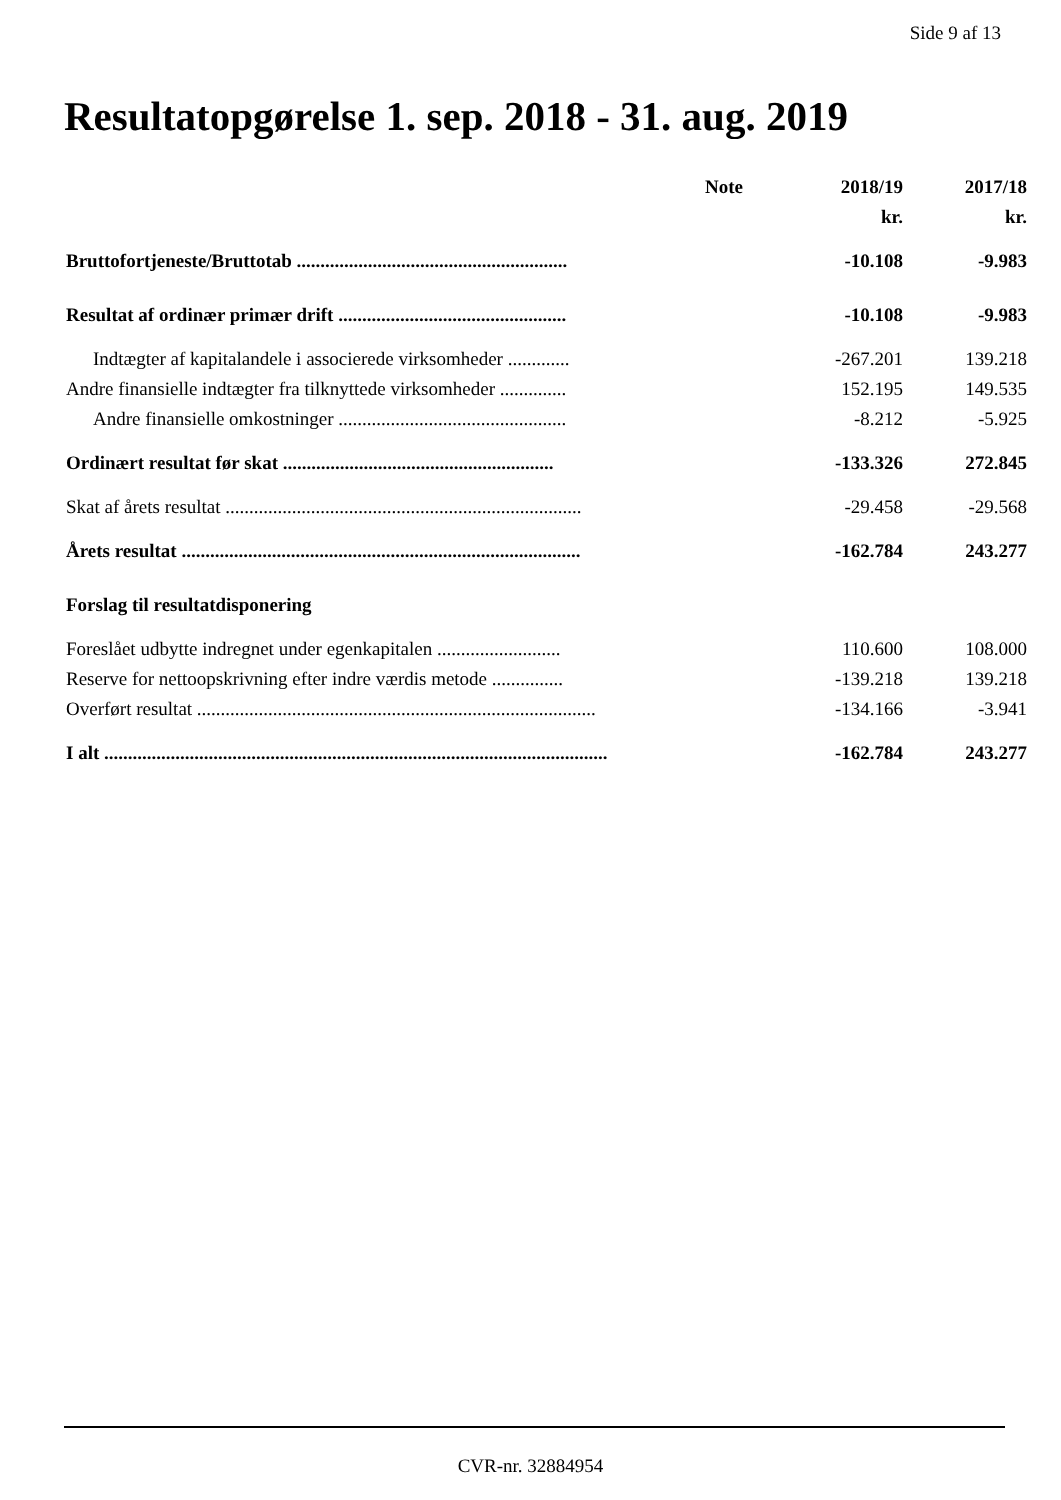Side 9 af 13
Resultatopgørelse 1. sep. 2018 - 31. aug. 2019
| | Note | 2018/19 | 2017/18 |
| --- | --- | --- | --- |
| | | kr. | kr. |
| Bruttofortjeneste/Bruttotab ......................................................... | | -10.108 | -9.983 |
| Resultat af ordinær primær drift ................................................ | | -10.108 | -9.983 |
| Indtægter af kapitalandele i associerede virksomheder ............. | | -267.201 | 139.218 |
| Andre finansielle indtægter fra tilknyttede virksomheder .............. | | 152.195 | 149.535 |
| Andre finansielle omkostninger ................................................ | | -8.212 | -5.925 |
| Ordinært resultat før skat ......................................................... | | -133.326 | 272.845 |
| Skat af årets resultat ........................................................................... | | -29.458 | -29.568 |
| Årets resultat .................................................................................... | | -162.784 | 243.277 |
| Forslag til resultatdisponering | | | |
| Foreslået udbytte indregnet under egenkapitalen .......................... | | 110.600 | 108.000 |
| Reserve for nettoopskrivning efter indre værdis metode ............... | | -139.218 | 139.218 |
| Overført resultat .................................................................................... | | -134.166 | -3.941 |
| I alt .......................................................................................................... | | -162.784 | 243.277 |
CVR-nr. 32884954